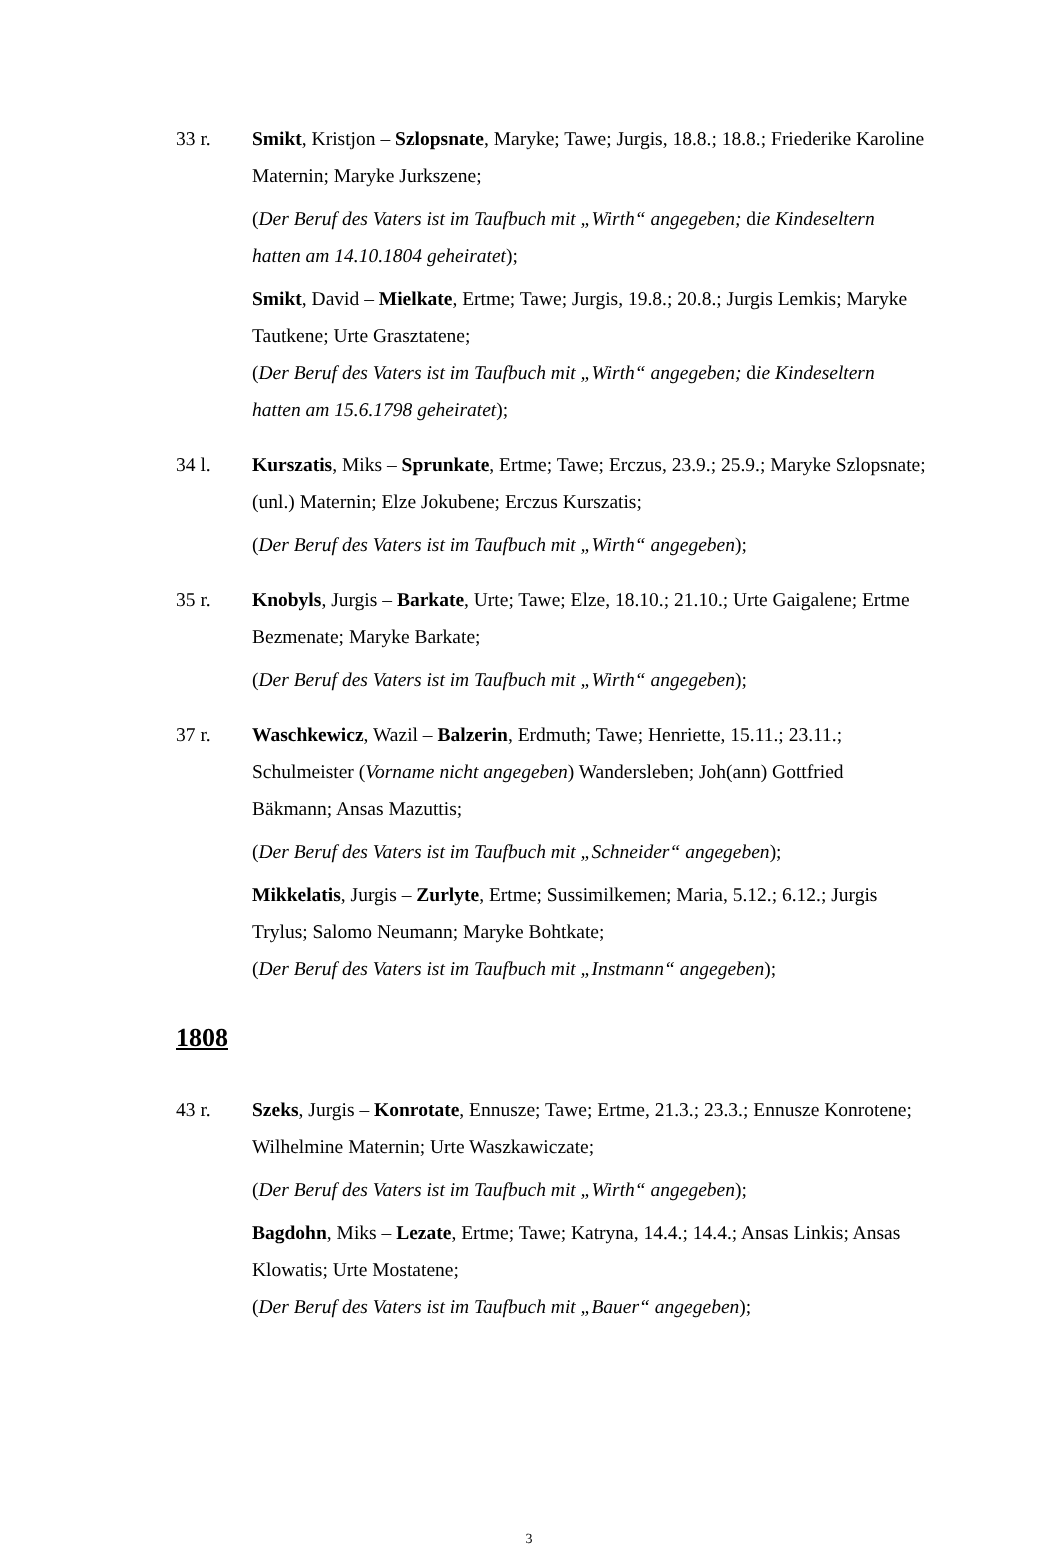33 r. Smikt, Kristjon – Szlopsnate, Maryke; Tawe; Jurgis, 18.8.; 18.8.; Friederike Karoline Maternin; Maryke Jurkszene;
(Der Beruf des Vaters ist im Taufbuch mit „Wirth“ angegeben; die Kindeseltern hatten am 14.10.1804 geheiratet);
Smikt, David – Mielkate, Ertme; Tawe; Jurgis, 19.8.; 20.8.; Jurgis Lemkis; Maryke Tautkene; Urte Grasztatene;
(Der Beruf des Vaters ist im Taufbuch mit „Wirth“ angegeben; die Kindeseltern hatten am 15.6.1798 geheiratet);
34 l. Kurszatis, Miks – Sprunkate, Ertme; Tawe; Erczus, 23.9.; 25.9.; Maryke Szlopsnate; (unl.) Maternin; Elze Jokubene; Erczus Kurszatis;
(Der Beruf des Vaters ist im Taufbuch mit „Wirth“ angegeben);
35 r. Knobyls, Jurgis – Barkate, Urte; Tawe; Elze, 18.10.; 21.10.; Urte Gaigalene; Ertme Bezmenate; Maryke Barkate;
(Der Beruf des Vaters ist im Taufbuch mit „Wirth“ angegeben);
37 r. Waschkewicz, Wazil – Balzerin, Erdmuth; Tawe; Henriette, 15.11.; 23.11.; Schulmeister (Vorname nicht angegeben) Wandersleben; Joh(ann) Gottfried Bäkmann; Ansas Mazuttis;
(Der Beruf des Vaters ist im Taufbuch mit „Schneider“ angegeben);
Mikkelatis, Jurgis – Zurlyte, Ertme; Sussimilkemen; Maria, 5.12.; 6.12.; Jurgis Trylus; Salomo Neumann; Maryke Bohtkate;
(Der Beruf des Vaters ist im Taufbuch mit „Instmann“ angegeben);
1808
43 r. Szeks, Jurgis – Konrotate, Ennusze; Tawe; Ertme, 21.3.; 23.3.; Ennusze Konrotene; Wilhelmine Maternin; Urte Waszkawiczate;
(Der Beruf des Vaters ist im Taufbuch mit „Wirth“ angegeben);
Bagdohn, Miks – Lezate, Ertme; Tawe; Katryna, 14.4.; 14.4.; Ansas Linkis; Ansas Klowatis; Urte Mostatene;
(Der Beruf des Vaters ist im Taufbuch mit „Bauer“ angegeben);
3